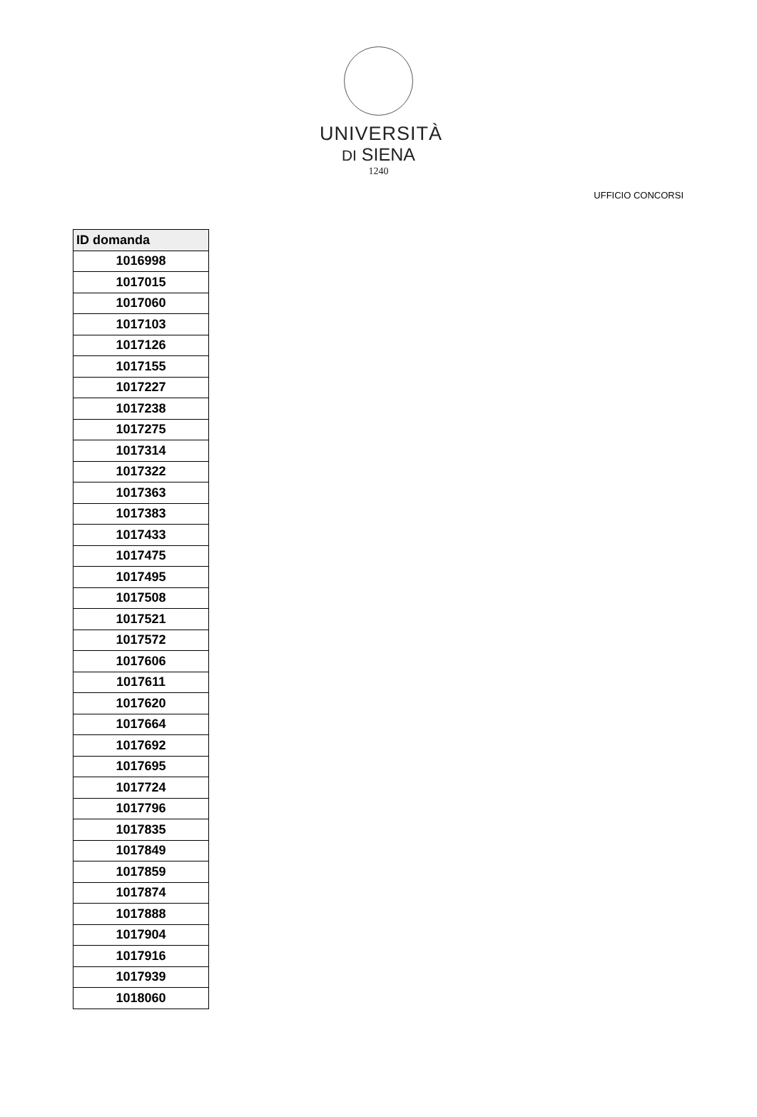UNIVERSITÀ
DI SIENA
1240
UFFICIO CONCORSI
| ID domanda |
| --- |
| 1016998 |
| 1017015 |
| 1017060 |
| 1017103 |
| 1017126 |
| 1017155 |
| 1017227 |
| 1017238 |
| 1017275 |
| 1017314 |
| 1017322 |
| 1017363 |
| 1017383 |
| 1017433 |
| 1017475 |
| 1017495 |
| 1017508 |
| 1017521 |
| 1017572 |
| 1017606 |
| 1017611 |
| 1017620 |
| 1017664 |
| 1017692 |
| 1017695 |
| 1017724 |
| 1017796 |
| 1017835 |
| 1017849 |
| 1017859 |
| 1017874 |
| 1017888 |
| 1017904 |
| 1017916 |
| 1017939 |
| 1018060 |